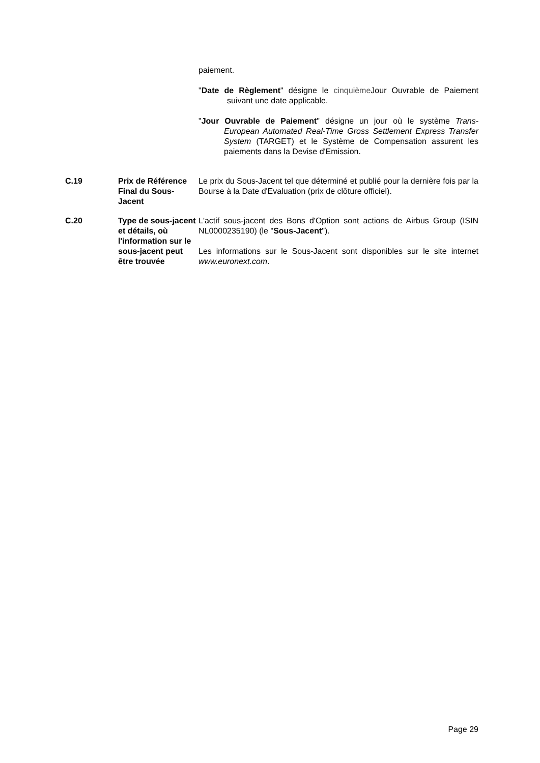| | | paiement. " Date de Règlement " désigne le cinquième Jour Ouvrable de Paiement suivant une date applicable. " Jour Ouvrable de Paiement " désigne un jour où le système Trans-European Automated Real-Time Gross Settlement Express Transfer System (TARGET) et le Système de Compensation assurent les paiements dans la Devise d'Emission. |
| C.19 | Prix de Référence Final du Sous-Jacent | Le prix du Sous-Jacent tel que déterminé et publié pour la dernière fois par la Bourse à la Date d'Evaluation (prix de clôture officiel). |
| C.20 | Type de sous-jacent et détails, où l'information sur le sous-jacent peut être trouvée | L'actif sous-jacent des Bons d'Option sont actions de Airbus Group (ISIN NL0000235190) (le " Sous-Jacent "). Les informations sur le Sous-Jacent sont disponibles sur le site internet www.euronext.com . |
Page 29